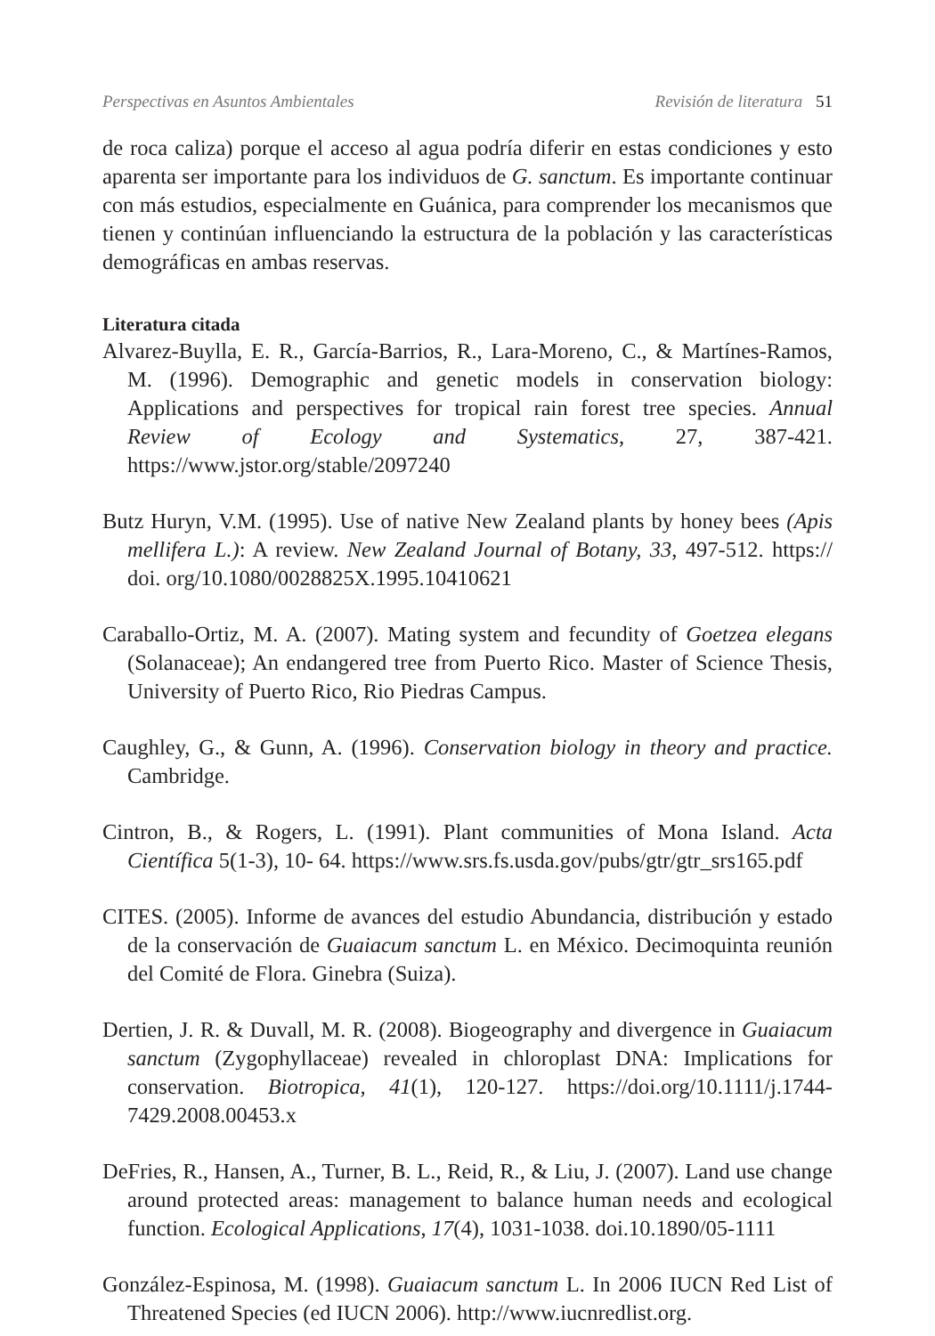Perspectivas en Asuntos Ambientales Revisión de literatura 51
de roca caliza) porque el acceso al agua podría diferir en estas condiciones y esto aparenta ser importante para los individuos de G. sanctum. Es importante continuar con más estudios, especialmente en Guánica, para comprender los mecanismos que tienen y continúan influenciando la estructura de la población y las características demográficas en ambas reservas.
Literatura citada
Alvarez-Buylla, E. R., García-Barrios, R., Lara-Moreno, C., & Martínes-Ramos, M. (1996). Demographic and genetic models in conservation biology: Applications and perspectives for tropical rain forest tree species. Annual Review of Ecology and Systematics, 27, 387-421. https://www.jstor.org/stable/2097240
Butz Huryn, V.M. (1995). Use of native New Zealand plants by honey bees (Apis mellifera L.): A review. New Zealand Journal of Botany, 33, 497-512. https:// doi. org/10.1080/0028825X.1995.10410621
Caraballo-Ortiz, M. A. (2007). Mating system and fecundity of Goetzea elegans (Solanaceae); An endangered tree from Puerto Rico. Master of Science Thesis, University of Puerto Rico, Rio Piedras Campus.
Caughley, G., & Gunn, A. (1996). Conservation biology in theory and practice. Cambridge.
Cintron, B., & Rogers, L. (1991). Plant communities of Mona Island. Acta Científica 5(1-3), 10- 64. https://www.srs.fs.usda.gov/pubs/gtr/gtr_srs165.pdf
CITES. (2005). Informe de avances del estudio Abundancia, distribución y estado de la conservación de Guaiacum sanctum L. en México. Decimoquinta reunión del Comité de Flora. Ginebra (Suiza).
Dertien, J. R. & Duvall, M. R. (2008). Biogeography and divergence in Guaiacum sanctum (Zygophyllaceae) revealed in chloroplast DNA: Implications for conservation. Biotropica, 41(1), 120-127. https://doi.org/10.1111/j.1744-7429.2008.00453.x
DeFries, R., Hansen, A., Turner, B. L., Reid, R., & Liu, J. (2007). Land use change around protected areas: management to balance human needs and ecological function. Ecological Applications, 17(4), 1031-1038. doi.10.1890/05-1111
González-Espinosa, M. (1998). Guaiacum sanctum L. In 2006 IUCN Red List of Threatened Species (ed IUCN 2006). http://www.iucnredlist.org.